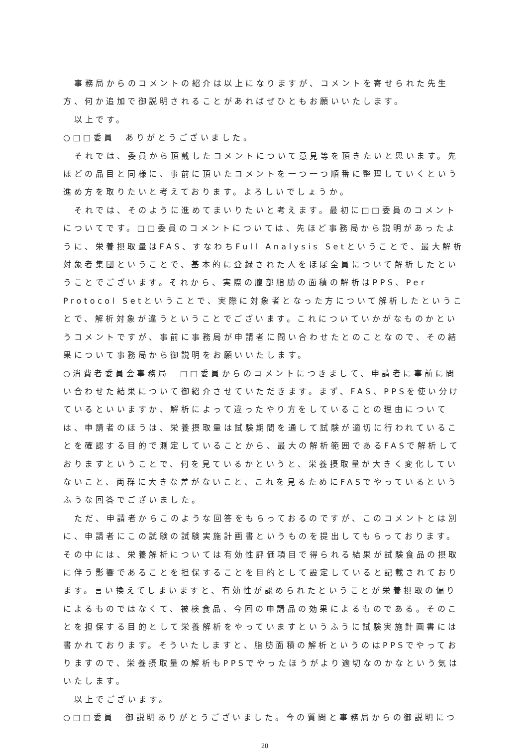事務局からのコメントの紹介は以上になりますが、コメントを寄せられた先生方、何か追加で御説明されることがあればぜひともお願いいたします。
以上です。
○□□委員　ありがとうございました。
それでは、委員から頂戴したコメントについて意見等を頂きたいと思います。先ほどの品目と同様に、事前に頂いたコメントを一つ一つ順番に整理していくという進め方を取りたいと考えております。よろしいでしょうか。
それでは、そのように進めてまいりたいと考えます。最初に□□委員のコメントについてです。□□委員のコメントについては、先ほど事務局から説明があったように、栄養摂取量はFAS、すなわちFull Analysis Setということで、最大解析対象者集団ということで、基本的に登録された人をほぼ全員について解析したということでございます。それから、実際の腹部脂肪の面積の解析はPPS、Per Protocol Setということで、実際に対象者となった方について解析したということで、解析対象が違うということでございます。これについていかがなものかというコメントですが、事前に事務局が申請者に問い合わせたとのことなので、その結果について事務局から御説明をお願いいたします。
○消費者委員会事務局　□□委員からのコメントにつきまして、申請者に事前に問い合わせた結果について御紹介させていただきます。まず、FAS、PPSを使い分けているといいますか、解析によって違ったやり方をしていることの理由については、申請者のほうは、栄養摂取量は試験期間を通して試験が適切に行われていることを確認する目的で測定していることから、最大の解析範囲であるFASで解析しておりますということで、何を見ているかというと、栄養摂取量が大きく変化していないこと、両群に大きな差がないこと、これを見るためにFASでやっているというふうな回答でございました。
ただ、申請者からこのような回答をもらっておるのですが、このコメントとは別に、申請者にこの試験の試験実施計画書というものを提出してもらっております。その中には、栄養解析については有効性評価項目で得られる結果が試験食品の摂取に伴う影響であることを担保することを目的として設定していると記載されております。言い換えてしまいますと、有効性が認められたということが栄養摂取の偏りによるものではなくて、被検食品、今回の申請品の効果によるものである。そのことを担保する目的として栄養解析をやっていますというふうに試験実施計画書には書かれております。そういたしますと、脂肪面積の解析というのはPPSでやっておりますので、栄養摂取量の解析もPPSでやったほうがより適切なのかなという気はいたします。
以上でございます。
○□□委員　御説明ありがとうございました。今の質問と事務局からの御説明につ
20